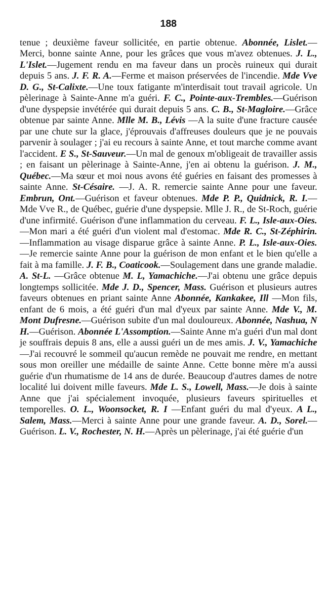188
tenue ; deuxième faveur sollicitée, en partie obtenue. Abonnée, Lislet.—Merci, bonne sainte Anne, pour les grâces que vous m'avez obtenues. J. L., L'Islet.—Jugement rendu en ma faveur dans un procès ruineux qui durait depuis 5 ans. J. F. R. A.—Ferme et maison préservées de l'incendie. Mde Vve D. G., St-Calixte.—Une toux fatigante m'interdisait tout travail agricole. Un pèlerinage à Sainte-Anne m'a guéri. F. C., Pointe-aux-Trembles.—Guérison d'une dyspepsie invétérée qui durait depuis 5 ans. C. B., St-Magloire.—Grâce obtenue par sainte Anne. Mlle M. B., Lévis —A la suite d'une fracture causée par une chute sur la glace, j'éprouvais d'affreuses douleurs que je ne pouvais parvenir à soulager ; j'ai eu recours à sainte Anne, et tout marche comme avant l'accident. E S., St-Sauveur.—Un mal de genoux m'obligeait de travailler assis ; en faisant un pèlerinage à Sainte-Anne, j'en ai obtenu la guérison. J. M., Québec.—Ma sœur et moi nous avons été guéries en faisant des promesses à sainte Anne. St-Césaire. —J. A. R. remercie sainte Anne pour une faveur. Embrun, Ont.—Guérison et faveur obtenues. Mde P. P., Quidnick, R. I.—Mde Vve R., de Québec, guérie d'une dyspepsie. Mlle J. R., de St-Roch, guérie d'une infirmité. Guérison d'une inflammation du cerveau. F. L., Isle-aux-Oies.—Mon mari a été guéri d'un violent mal d'estomac. Mde R. C., St-Zéphirin. —Inflammation au visage disparue grâce à sainte Anne. P. L., Isle-aux-Oies.—Je remercie sainte Anne pour la guérison de mon enfant et le bien qu'elle a fait à ma famille. J. F. B., Coaticook.—Soulagement dans une grande maladie. A. St-L. —Grâce obtenue M. L, Yamachiche.—J'ai obtenu une grâce depuis longtemps sollicitée. Mde J. D., Spencer, Mass. Guérison et plusieurs autres faveurs obtenues en priant sainte Anne Abonnée, Kankakee, Ill —Mon fils, enfant de 6 mois, a été guéri d'un mal d'yeux par sainte Anne. Mde V., M. Mont Dufresne.—Guérison subite d'un mal douloureux. Abonnée, Nashua, N H.—Guérison. Abonnée L'Assomption.—Sainte Anne m'a guéri d'un mal dont je souffrais depuis 8 ans, elle a aussi guéri un de mes amis. J. V., Yamachiche—J'ai recouvré le sommeil qu'aucun remède ne pouvait me rendre, en mettant sous mon oreiller une médaille de sainte Anne. Cette bonne mère m'a aussi guérie d'un rhumatisme de 14 ans de durée. Beaucoup d'autres dames de notre localité lui doivent mille faveurs. Mde L. S., Lowell, Mass.—Je dois à sainte Anne que j'ai spécialement invoquée, plusieurs faveurs spirituelles et temporelles. O. L., Woonsocket, R. I —Enfant guéri du mal d'yeux. A L., Salem, Mass.—Merci à sainte Anne pour une grande faveur. A. D., Sorel.—Guérison. L. V., Rochester, N. H.—Après un pèlerinage, j'ai été guérie d'un